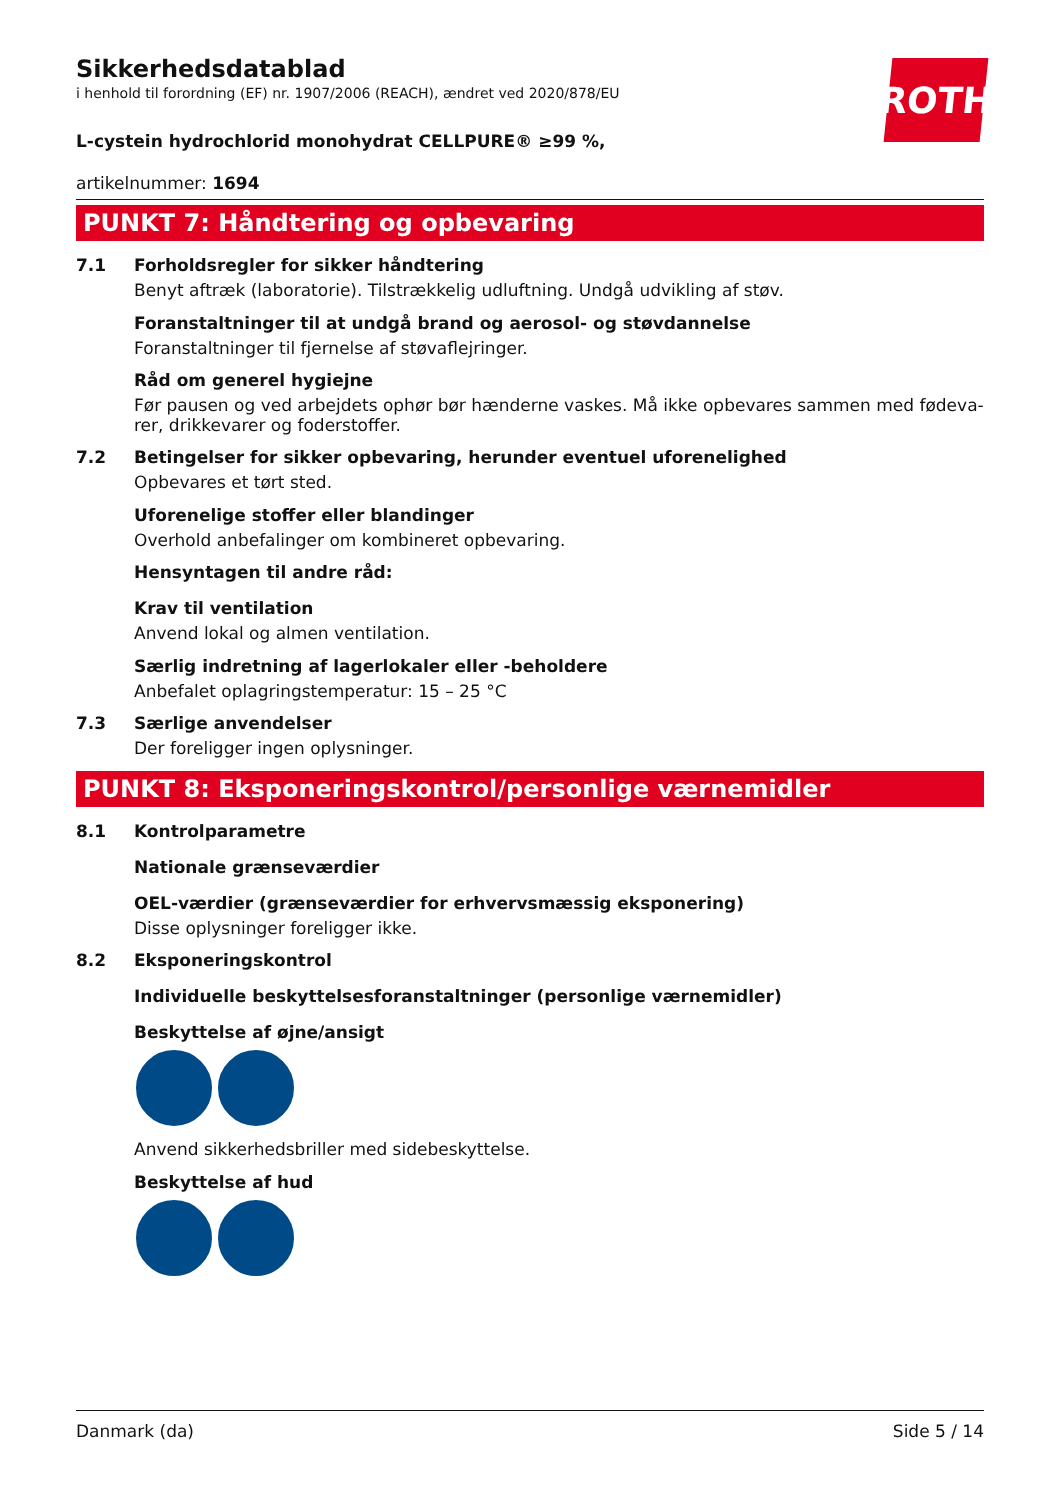ROTH
Sikkerhedsdatablad
i henhold til forordning (EF) nr. 1907/2006 (REACH), ændret ved 2020/878/EU
L-cystein hydrochlorid monohydrat CELLPURE® ≥99 %,
artikelnummer: 1694
PUNKT 7: Håndtering og opbevaring
7.1 Forholdsregler for sikker håndtering
Benyt aftræk (laboratorie). Tilstrækkelig udluftning. Undgå udvikling af støv.
Foranstaltninger til at undgå brand og aerosol- og støvdannelse
Foranstaltninger til fjernelse af støvaflejringer.
Råd om generel hygiejne
Før pausen og ved arbejdets ophør bør hænderne vaskes. Må ikke opbevares sammen med fødeva-rer, drikkevarer og foderstoffer.
7.2 Betingelser for sikker opbevaring, herunder eventuel uforenelighed
Opbevares et tørt sted.
Uforenelige stoffer eller blandinger
Overhold anbefalinger om kombineret opbevaring.
Hensyntagen til andre råd:
Krav til ventilation
Anvend lokal og almen ventilation.
Særlig indretning af lagerlokaler eller -beholdere
Anbefalet oplagringstemperatur: 15 – 25 °C
7.3 Særlige anvendelser
Der foreligger ingen oplysninger.
PUNKT 8: Eksponeringskontrol/personlige værnemidler
8.1 Kontrolparametre
Nationale grænseværdier
OEL-værdier (grænseværdier for erhvervsmæssig eksponering)
Disse oplysninger foreligger ikke.
8.2 Eksponeringskontrol
Individuelle beskyttelsesforanstaltninger (personlige værnemidler)
Beskyttelse af øjne/ansigt
Anvend sikkerhedsbriller med sidebeskyttelse.
Beskyttelse af hud
Danmark (da) Side 5 / 14